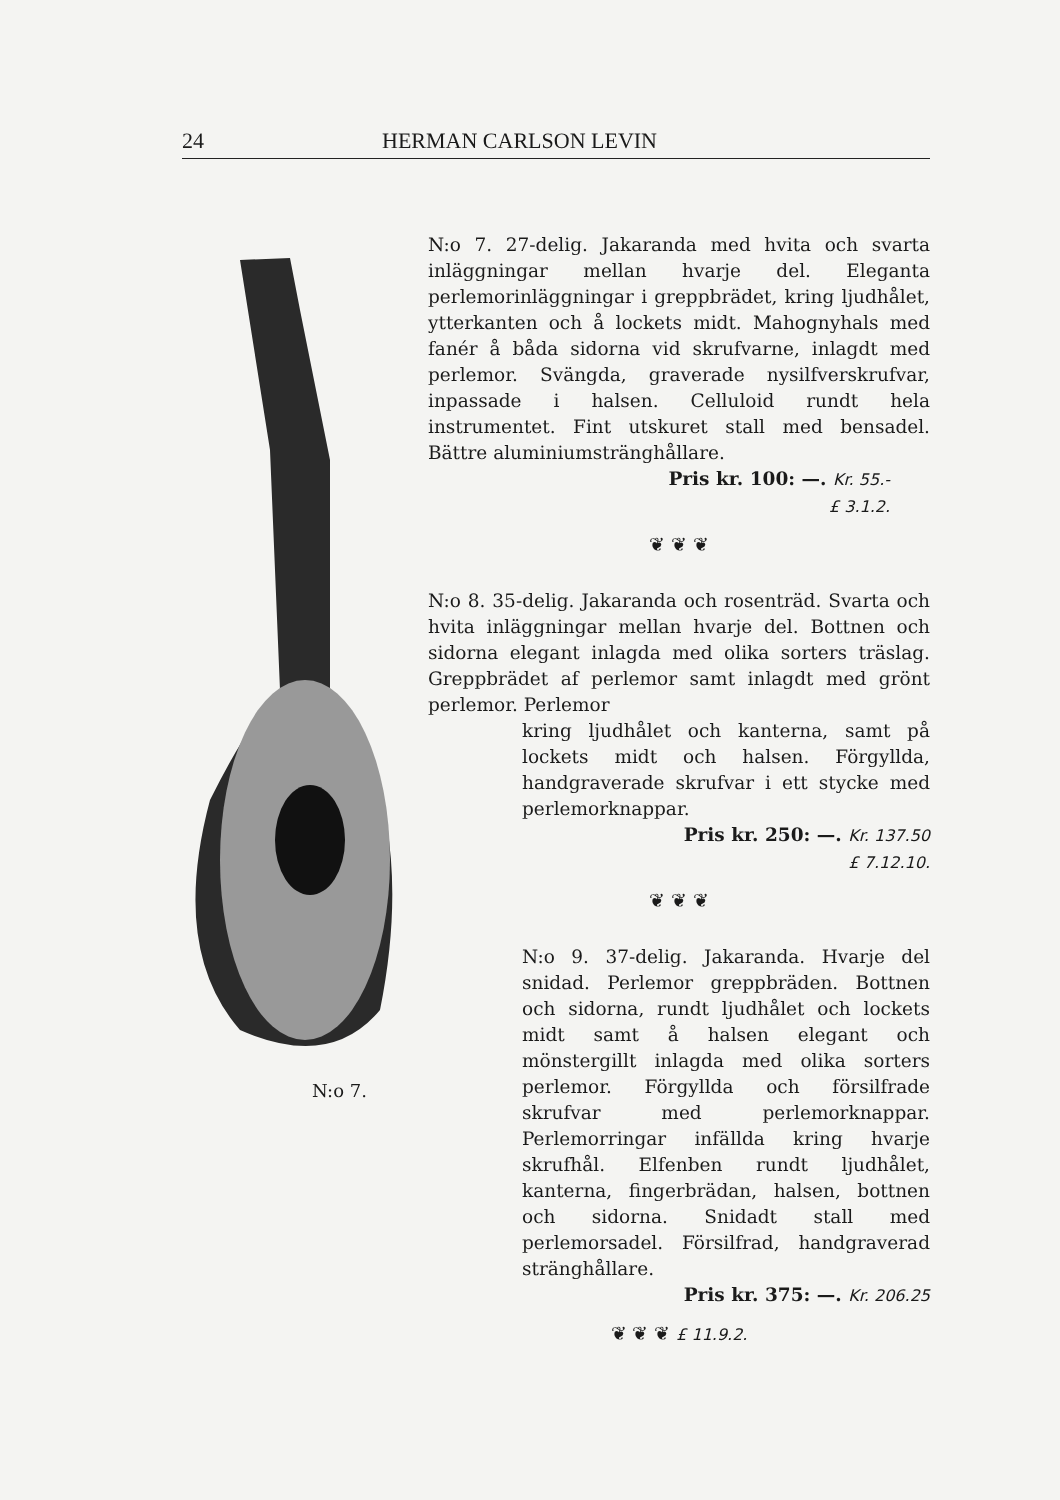24 HERMAN CARLSON LEVIN
N:o 7.
N:o 7. 27-delig. Jakaranda med hvita och svarta inläggningar mellan hvarje del. Eleganta perlemorinläggningar i greppbrädet, kring ljudhålet, ytterkanten och å lockets midt. Mahognyhals med fanér å båda sidorna vid skrufvarne, inlagdt med perlemor. Svängda, graverade nysilfverskrufvar, inpassade i halsen. Celluloid rundt hela instrumentet. Fint utskuret stall med bensadel. Bättre aluminiumstränghållare.
Pris kr. 100: —. Kr. 55.-
£ 3.1.2.
❦ ❦ ❦
N:o 8. 35-delig. Jakaranda och rosenträd. Svarta och hvita inläggningar mellan hvarje del. Bottnen och sidorna elegant inlagda med olika sorters träslag. Greppbrädet af perlemor samt inlagdt med grönt perlemor. Perlemor
kring ljudhålet och kanterna, samt på lockets midt och halsen. Förgyllda, handgraverade skrufvar i ett stycke med perlemorknappar.
Pris kr. 250: —. Kr. 137.50
£ 7.12.10.
❦ ❦ ❦
N:o 9. 37-delig. Jakaranda. Hvarje del snidad. Perlemor greppbräden. Bottnen och sidorna, rundt ljudhålet och lockets midt samt å halsen elegant och mönstergillt inlagda med olika sorters perlemor. Förgyllda och försilfrade skrufvar med perlemorknappar. Perlemorringar infällda kring hvarje skrufhål. Elfenben rundt ljudhålet, kanterna, fingerbrädan, halsen, bottnen och sidorna. Snidadt stall med perlemorsadel. Försilfrad, handgraverad stränghållare.
Pris kr. 375: —. Kr. 206.25
❦ ❦ ❦ £ 11.9.2.